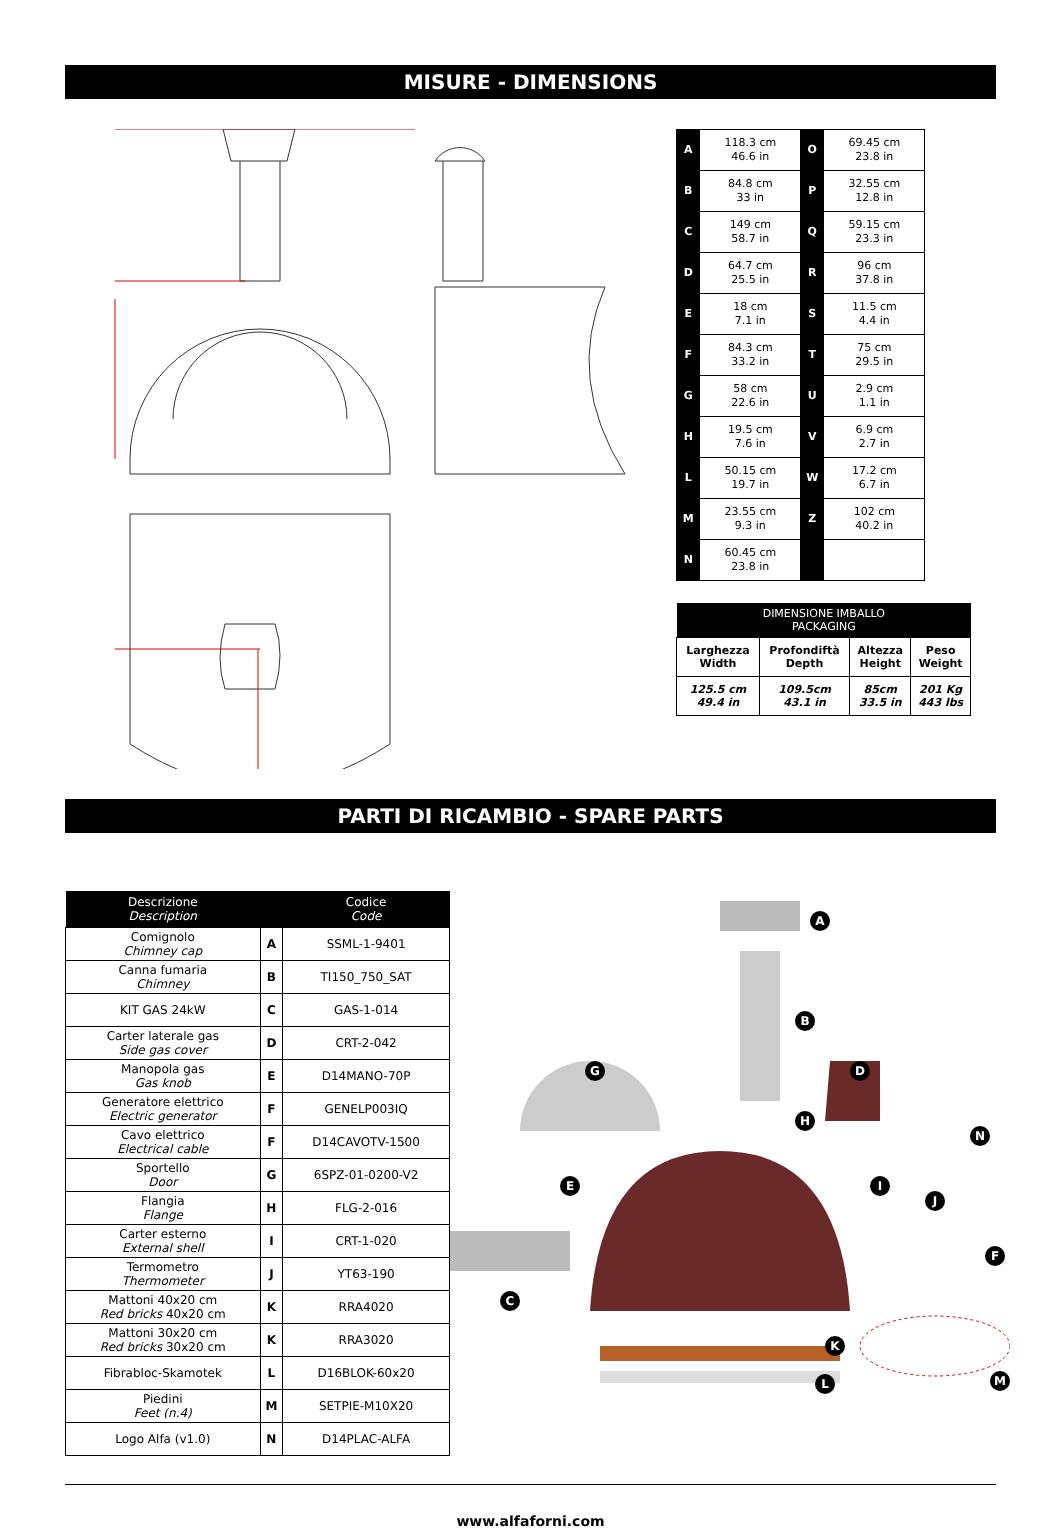MISURE - DIMENSIONS
| A | 118.3 cm 46.6 in | O | 69.45 cm 23.8 in |
| B | 84.8 cm 33 in | P | 32.55 cm 12.8 in |
| C | 149 cm 58.7 in | Q | 59.15 cm 23.3 in |
| D | 64.7 cm 25.5 in | R | 96 cm 37.8 in |
| E | 18 cm 7.1 in | S | 11.5 cm 4.4 in |
| F | 84.3 cm 33.2 in | T | 75 cm 29.5 in |
| G | 58 cm 22.6 in | U | 2.9 cm 1.1 in |
| H | 19.5 cm 7.6 in | V | 6.9 cm 2.7 in |
| L | 50.15 cm 19.7 in | W | 17.2 cm 6.7 in |
| M | 23.55 cm 9.3 in | Z | 102 cm 40.2 in |
| N | 60.45 cm 23.8 in | | |
| DIMENSIONE IMBALLO PACKAGING | | | |
| --- | --- | --- | --- |
| Larghezza Width | Profondiftà Depth | Altezza Height | Peso Weight |
| 125.5 cm 49.4 in | 109.5cm 43.1 in | 85cm 33.5 in | 201 Kg 443 lbs |
PARTI DI RICAMBIO - SPARE PARTS
| Descrizione Description | | Codice Code |
| --- | --- | --- |
| Comignolo Chimney cap | A | SSML-1-9401 |
| Canna fumaria Chimney | B | TI150_750_SAT |
| KIT GAS 24kW | C | GAS-1-014 |
| Carter laterale gas Side gas cover | D | CRT-2-042 |
| Manopola gas Gas knob | E | D14MANO-70P |
| Generatore elettrico Electric generator | F | GENELP003IQ |
| Cavo elettrico Electrical cable | F | D14CAVOTV-1500 |
| Sportello Door | G | 6SPZ-01-0200-V2 |
| Flangia Flange | H | FLG-2-016 |
| Carter esterno External shell | I | CRT-1-020 |
| Termometro Thermometer | J | YT63-190 |
| Mattoni 40x20 cm Red bricks 40x20 cm | K | RRA4020 |
| Mattoni 30x20 cm Red bricks 30x20 cm | K | RRA3020 |
| Fibrabloc-Skamotek | L | D16BLOK-60x20 |
| Piedini Feet (n.4) | M | SETPIE-M10X20 |
| Logo Alfa (v1.0) | N | D14PLAC-ALFA |
A
B
D G
H
N
E I
J
F
C
K
L M
www.alfaforni.com